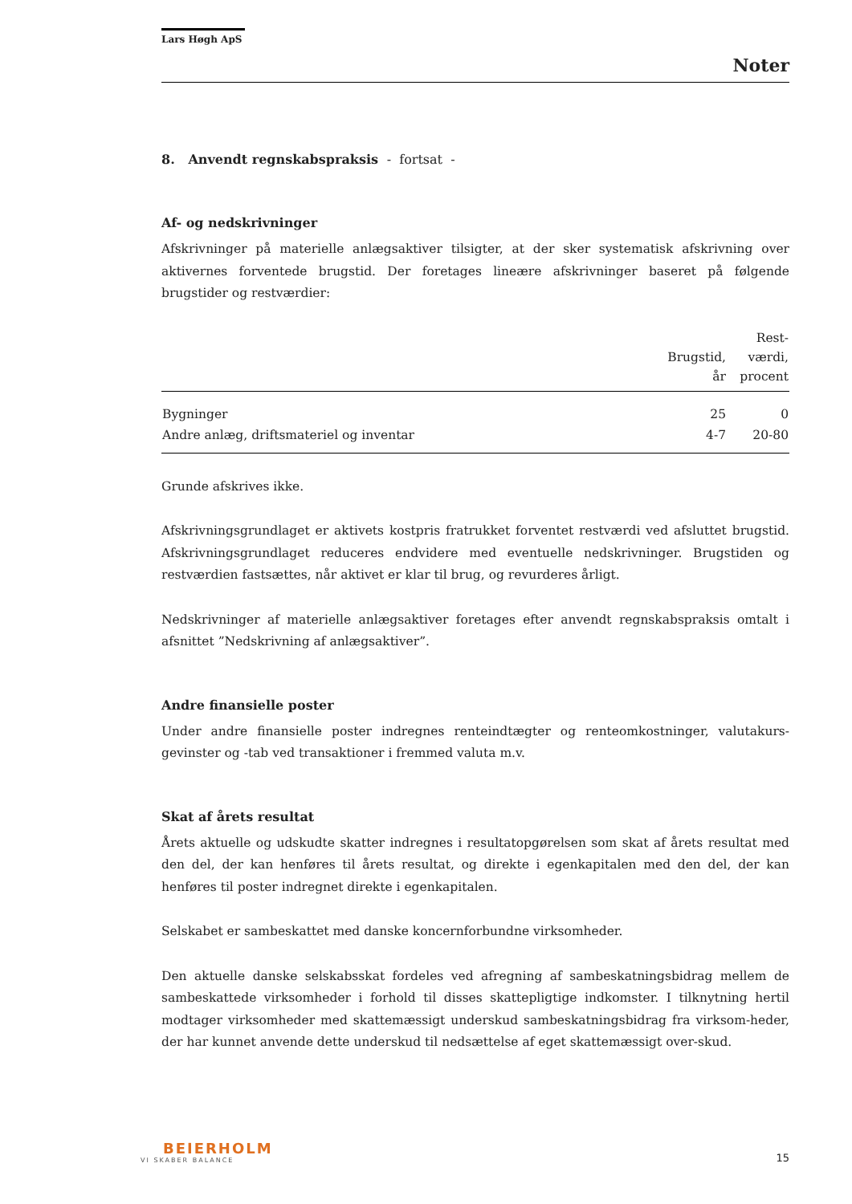Lars Høgh ApS
Noter
8. Anvendt regnskabspraksis - fortsat -
Af- og nedskrivninger
Afskrivninger på materielle anlægsaktiver tilsigter, at der sker systematisk afskrivning over aktivernes forventede brugstid. Der foretages lineære afskrivninger baseret på følgende brugstider og restværdier:
| | Brugstid, år | Rest- værdi, procent |
| --- | --- | --- |
| Bygninger | 25 | 0 |
| Andre anlæg, driftsmateriel og inventar | 4-7 | 20-80 |
Grunde afskrives ikke.
Afskrivningsgrundlaget er aktivets kostpris fratrukket forventet restværdi ved afsluttet brugstid. Afskrivningsgrundlaget reduceres endvidere med eventuelle nedskrivninger. Brugstiden og restværdien fastsættes, når aktivet er klar til brug, og revurderes årligt.
Nedskrivninger af materielle anlægsaktiver foretages efter anvendt regnskabspraksis omtalt i afsnittet ”Nedskrivning af anlægsaktiver”.
Andre finansielle poster
Under andre finansielle poster indregnes renteindtægter og renteomkostninger, valutakurs-gevinster og -tab ved transaktioner i fremmed valuta m.v.
Skat af årets resultat
Årets aktuelle og udskudte skatter indregnes i resultatopgørelsen som skat af årets resultat med den del, der kan henføres til årets resultat, og direkte i egenkapitalen med den del, der kan henføres til poster indregnet direkte i egenkapitalen.
Selskabet er sambeskattet med danske koncernforbundne virksomheder.
Den aktuelle danske selskabsskat fordeles ved afregning af sambeskatningsbidrag mellem de sambeskattede virksomheder i forhold til disses skattepligtige indkomster. I tilknytning hertil modtager virksomheder med skattemæssigt underskud sambeskatningsbidrag fra virksom-heder, der har kunnet anvende dette underskud til nedsættelse af eget skattemæssigt over-skud.
BEIERHOLM
VI SKABER BALANCE
15